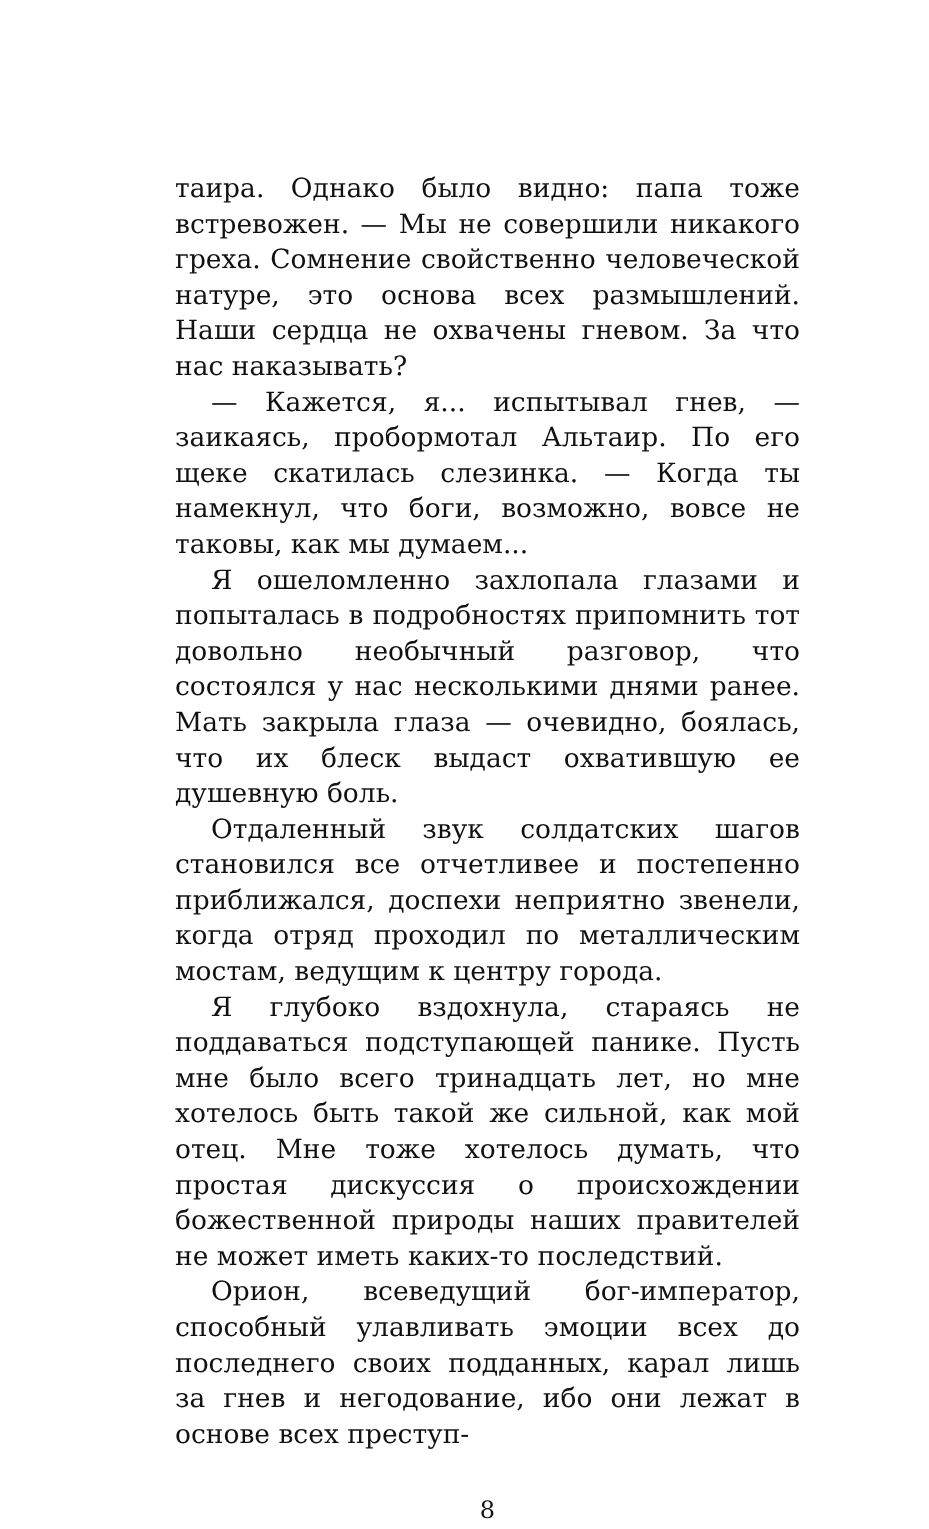таира. Однако было видно: папа тоже встревожен. — Мы не совершили никакого греха. Сомнение свойственно человеческой натуре, это основа всех размышлений. Наши сердца не охвачены гневом. За что нас наказывать?
— Кажется, я... испытывал гнев, — заикаясь, пробормотал Альтаир. По его щеке скатилась слезинка. — Когда ты намекнул, что боги, возможно, вовсе не таковы, как мы думаем...
Я ошеломленно захлопала глазами и попыталась в подробностях припомнить тот довольно необычный разговор, что состоялся у нас несколькими днями ранее. Мать закрыла глаза — очевидно, боялась, что их блеск выдаст охватившую ее душевную боль.
Отдаленный звук солдатских шагов становился все отчетливее и постепенно приближался, доспехи неприятно звенели, когда отряд проходил по металлическим мостам, ведущим к центру города.
Я глубоко вздохнула, стараясь не поддаваться подступающей панике. Пусть мне было всего тринадцать лет, но мне хотелось быть такой же сильной, как мой отец. Мне тоже хотелось думать, что простая дискуссия о происхождении божественной природы наших правителей не может иметь каких-то последствий.
Орион, всеведущий бог-император, способный улавливать эмоции всех до последнего своих подданных, карал лишь за гнев и негодование, ибо они лежат в основе всех преступ-
8